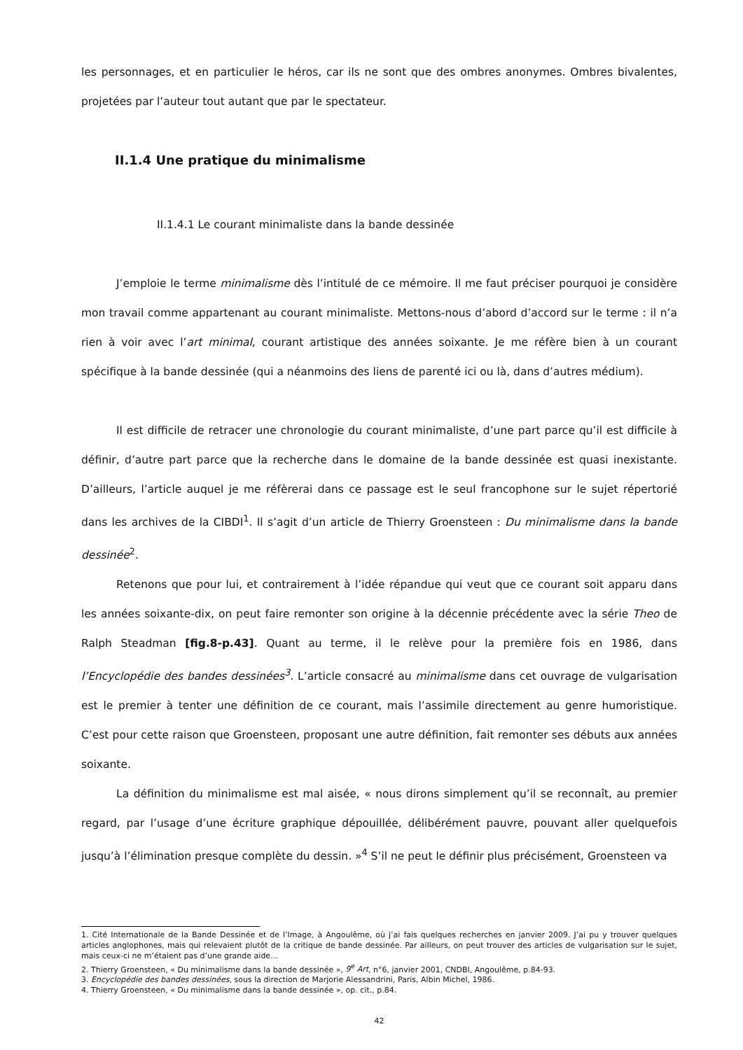les personnages, et en particulier le héros, car ils ne sont que des ombres anonymes. Ombres bivalentes, projetées par l’auteur tout autant que par le spectateur.
II.1.4 Une pratique du minimalisme
II.1.4.1 Le courant minimaliste dans la bande dessinée
J’emploie le terme minimalisme dès l’intitulé de ce mémoire. Il me faut préciser pourquoi je considère mon travail comme appartenant au courant minimaliste. Mettons-nous d’abord d’accord sur le terme : il n’a rien à voir avec l’art minimal, courant artistique des années soixante. Je me réfère bien à un courant spécifique à la bande dessinée (qui a néanmoins des liens de parenté ici ou là, dans d’autres médium).
Il est difficile de retracer une chronologie du courant minimaliste, d’une part parce qu’il est difficile à définir, d’autre part parce que la recherche dans le domaine de la bande dessinée est quasi inexistante. D’ailleurs, l’article auquel je me réfèrerai dans ce passage est le seul francophone sur le sujet répertorié dans les archives de la CIBDI<sup>1</sup>. Il s’agit d’un article de Thierry Groensteen : Du minimalisme dans la bande dessinée<sup>2</sup>.
Retenons que pour lui, et contrairement à l’idée répandue qui veut que ce courant soit apparu dans les années soixante-dix, on peut faire remonter son origine à la décennie précédente avec la série Theo de Ralph Steadman [fig.8-p.43]. Quant au terme, il le relève pour la première fois en 1986, dans l’Encyclopédie des bandes dessinées<sup>3</sup>. L’article consacré au minimalisme dans cet ouvrage de vulgarisation est le premier à tenter une définition de ce courant, mais l’assimile directement au genre humoristique. C’est pour cette raison que Groensteen, proposant une autre définition, fait remonter ses débuts aux années soixante.
La définition du minimalisme est mal aisée, « nous dirons simplement qu’il se reconnaît, au premier regard, par l’usage d’une écriture graphique dépouillée, délibérément pauvre, pouvant aller quelquefois jusqu’à l’élimination presque complète du dessin. »<sup>4</sup> S’il ne peut le définir plus précisément, Groensteen va
1. Cité Internationale de la Bande Dessinée et de l’Image, à Angoulême, où j’ai fais quelques recherches en janvier 2009. J’ai pu y trouver quelques articles anglophones, mais qui relevaient plutôt de la critique de bande dessinée. Par ailleurs, on peut trouver des articles de vulgarisation sur le sujet, mais ceux-ci ne m’étaient pas d’une grande aide…
2. Thierry Groensteen, « Du minimalisme dans la bande dessinée », 9<sup>e</sup> Art, n°6, janvier 2001, CNDBI, Angoulême, p.84-93.
3. Encyclopédie des bandes dessinées, sous la direction de Marjorie Alessandrini, Paris, Albin Michel, 1986.
4. Thierry Groensteen, « Du minimalisme dans la bande dessinée », op. cit., p.84.
42